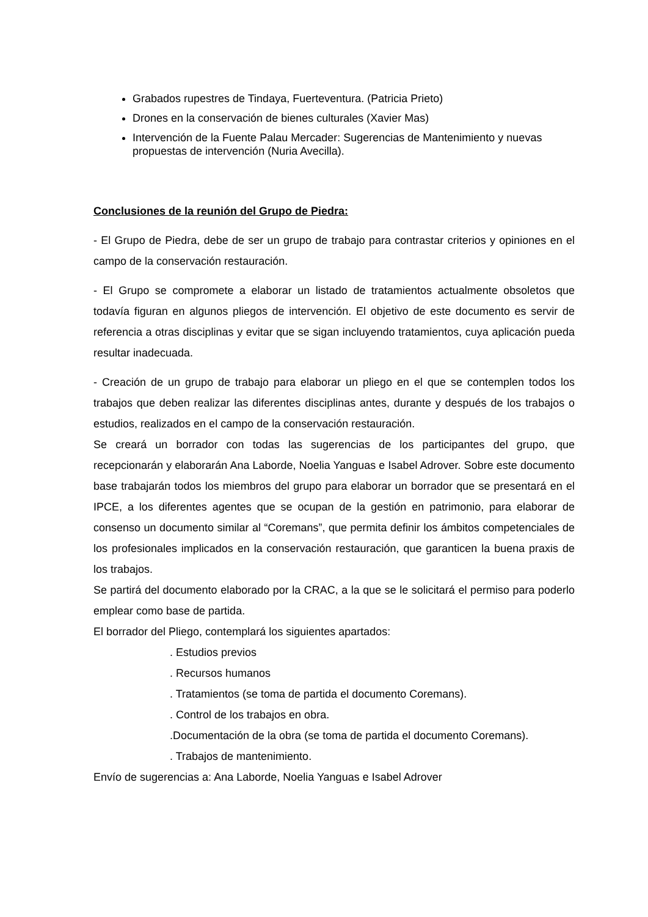Grabados rupestres de Tindaya, Fuerteventura. (Patricia Prieto)
Drones en la conservación de bienes culturales (Xavier Mas)
Intervención de la Fuente Palau Mercader: Sugerencias de Mantenimiento y nuevas propuestas de intervención (Nuria Avecilla).
Conclusiones de la reunión del Grupo de Piedra:
- El Grupo de Piedra, debe de ser un grupo de trabajo para contrastar criterios y opiniones en el campo de la conservación restauración.
- El Grupo se compromete a elaborar un listado de tratamientos actualmente obsoletos que todavía figuran en algunos pliegos de intervención. El objetivo de este documento es servir de referencia a otras disciplinas y evitar que se sigan incluyendo tratamientos, cuya aplicación pueda resultar inadecuada.
- Creación de un grupo de trabajo para elaborar un pliego en el que se contemplen todos los trabajos que deben realizar las diferentes disciplinas antes, durante y después de los trabajos o estudios, realizados en el campo de la conservación restauración.
Se creará un borrador con todas las sugerencias de los participantes del grupo, que recepcionarán y elaborarán Ana Laborde, Noelia Yanguas e Isabel Adrover. Sobre este documento base trabajarán todos los miembros del grupo para elaborar un borrador que se presentará en el IPCE, a los diferentes agentes que se ocupan de la gestión en patrimonio, para elaborar de consenso un documento similar al “Coremans”, que permita definir los ámbitos competenciales de los profesionales implicados en la conservación restauración, que garanticen la buena praxis de los trabajos.
Se partirá del documento elaborado por la CRAC, a la que se le solicitará el permiso para poderlo emplear como base de partida.
El borrador del Pliego, contemplará los siguientes apartados:
. Estudios previos
. Recursos humanos
. Tratamientos (se toma de partida el documento Coremans).
. Control de los trabajos en obra.
.Documentación de la obra (se toma de partida el documento Coremans).
. Trabajos de mantenimiento.
Envío de sugerencias a: Ana Laborde, Noelia Yanguas e Isabel Adrover